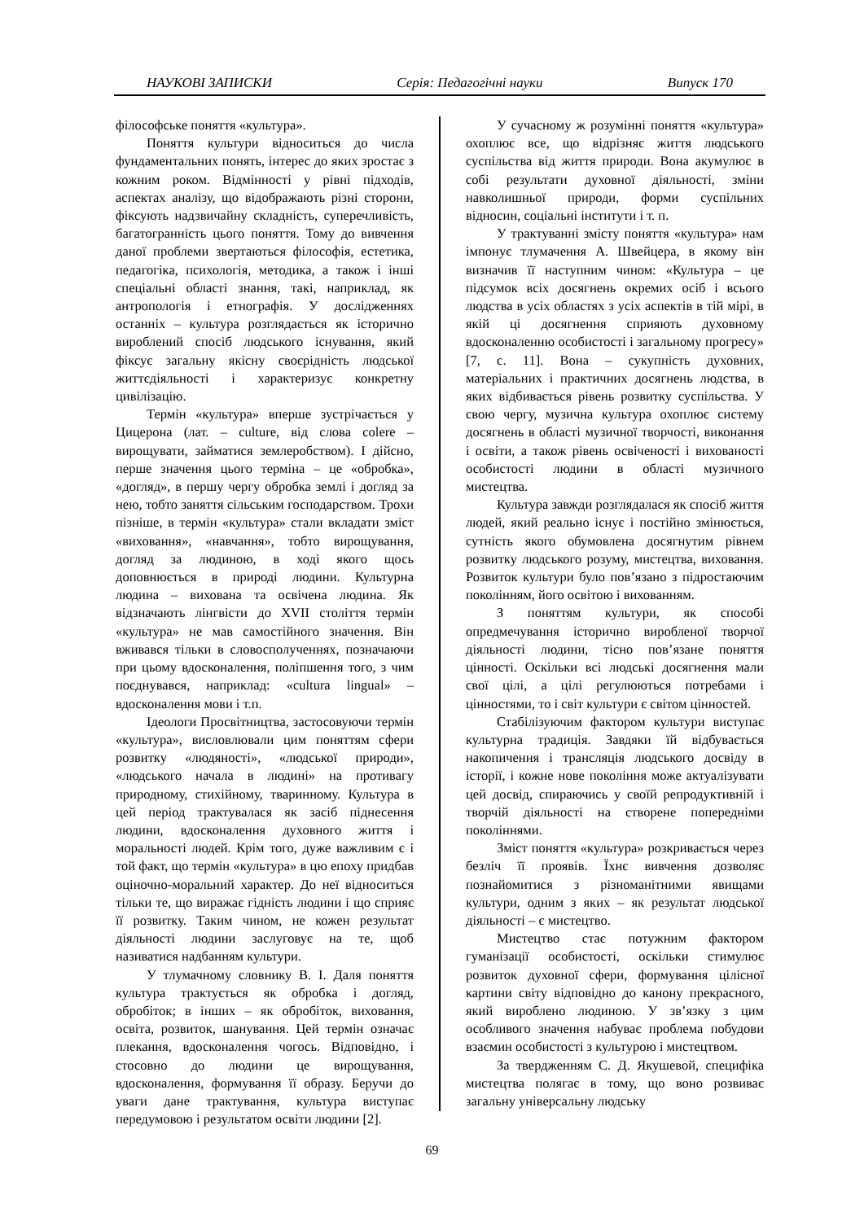НАУКОВІ ЗАПИСКИ Серія: Педагогічні науки Випуск 170
філософське поняття «культура».
Поняття культури відноситься до числа фундаментальних понять, інтерес до яких зростає з кожним роком. Відмінності у рівні підходів, аспектах аналізу, що відображають різні сторони, фіксують надзвичайну складність, суперечливість, багатогранність цього поняття. Тому до вивчення даної проблеми звертаються філософія, естетика, педагогіка, психологія, методика, а також і інші спеціальні області знання, такі, наприклад, як антропологія і етнографія. У дослідженнях останніх – культура розглядається як історично вироблений спосіб людського існування, який фіксує загальну якісну своєрідність людської життєдіяльності і характеризує конкретну цивілізацію.
Термін «культура» вперше зустрічається у Цицерона (лат. – culture, від слова colere – вирощувати, займатися землеробством). І дійсно, перше значення цього терміна – це «обробка», «догляд», в першу чергу обробка землі і догляд за нею, тобто заняття сільським господарством. Трохи пізніше, в термін «культура» стали вкладати зміст «виховання», «навчання», тобто вирощування, догляд за людиною, в ході якого щось доповнюється в природі людини. Культурна людина – вихована та освічена людина. Як відзначають лінгвісти до XVII століття термін «культура» не мав самостійного значення. Він вживався тільки в словосполученнях, позначаючи при цьому вдосконалення, поліпшення того, з чим поєднувався, наприклад: «cultura lingual» – вдосконалення мови і т.п.
Ідеологи Просвітництва, застосовуючи термін «культура», висловлювали цим поняттям сфери розвитку «людяності», «людської природи», «людського начала в людині» на противагу природному, стихійному, тваринному. Культура в цей період трактувалася як засіб піднесення людини, вдосконалення духовного життя і моральності людей. Крім того, дуже важливим є і той факт, що термін «культура» в цю епоху придбав оціночно-моральний характер. До неї відноситься тільки те, що виражає гідність людини і що сприяє її розвитку. Таким чином, не кожен результат діяльності людини заслуговує на те, щоб називатися надбанням культури.
У тлумачному словнику В. І. Даля поняття культура трактується як обробка і догляд, обробіток; в інших – як обробіток, виховання, освіта, розвиток, шанування. Цей термін означає плекання, вдосконалення чогось. Відповідно, і стосовно до людини це вирощування, вдосконалення, формування її образу. Беручи до уваги дане трактування, культура виступає передумовою і результатом освіти людини [2].
У сучасному ж розумінні поняття «культура» охоплює все, що відрізняє життя людського суспільства від життя природи. Вона акумулює в собі результати духовної діяльності, зміни навколишньої природи, форми суспільних відносин, соціальні інститути і т. п.
У трактуванні змісту поняття «культура» нам імпонує тлумачення А. Швейцера, в якому він визначив її наступним чином: «Культура – це підсумок всіх досягнень окремих осіб і всього людства в усіх областях з усіх аспектів в тій мірі, в якій ці досягнення сприяють духовному вдосконаленню особистості і загальному прогресу» [7, с. 11]. Вона – сукупність духовних, матеріальних і практичних досягнень людства, в яких відбивається рівень розвитку суспільства. У свою чергу, музична культура охоплює систему досягнень в області музичної творчості, виконання і освіти, а також рівень освіченості і вихованості особистості людини в області музичного мистецтва.
Культура завжди розглядалася як спосіб життя людей, який реально існує і постійно змінюється, сутність якого обумовлена досягнутим рівнем розвитку людського розуму, мистецтва, виховання. Розвиток культури було пов’язано з підростаючим поколінням, його освітою і вихованням.
З поняттям культури, як способі опредмечування історично виробленої творчої діяльності людини, тісно пов’язане поняття цінності. Оскільки всі людські досягнення мали свої цілі, а цілі регулюються потребами і цінностями, то і світ культури є світом цінностей.
Стабілізуючим фактором культури виступає культурна традиція. Завдяки їй відбувається накопичення і трансляція людського досвіду в історії, і кожне нове покоління може актуалізувати цей досвід, спираючись у своїй репродуктивній і творчій діяльності на створене попередніми поколіннями.
Зміст поняття «культура» розкривається через безліч її проявів. Їхнє вивчення дозволяє познайомитися з різноманітними явищами культури, одним з яких – як результат людської діяльності – є мистецтво.
Мистецтво стає потужним фактором гуманізації особистості, оскільки стимулює розвиток духовної сфери, формування цілісної картини світу відповідно до канону прекрасного, який вироблено людиною. У зв’язку з цим особливого значення набуває проблема побудови взаємин особистості з культурою і мистецтвом.
За твердженням С. Д. Якушевой, специфіка мистецтва полягає в тому, що воно розвиває загальну універсальну людську
69